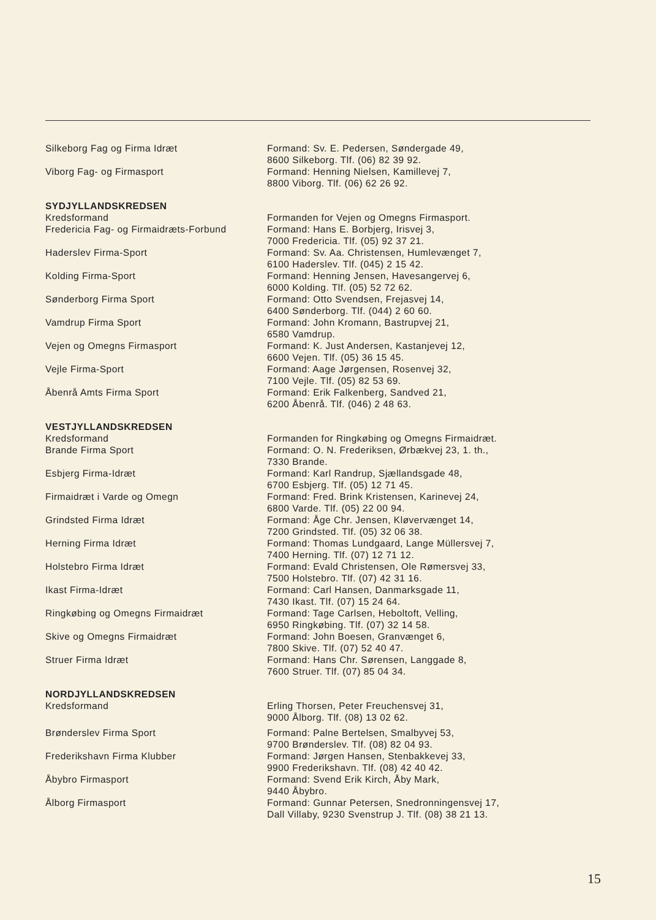| Silkeborg Fag og Firma Idræt | Formand: Sv. E. Pedersen, Søndergade 49, 8600 Silkeborg. Tlf. (06) 82 39 92. |
| Viborg Fag- og Firmasport | Formand: Henning Nielsen, Kamillevej 7, 8800 Viborg. Tlf. (06) 62 26 92. |
| SYDJYLLANDSKREDSEN | |
| Kredsformand | Formanden for Vejen og Omegns Firmasport. |
| Fredericia Fag- og Firmaidræts-Forbund | Formand: Hans E. Borbjerg, Irisvej 3, 7000 Fredericia. Tlf. (05) 92 37 21. |
| Haderslev Firma-Sport | Formand: Sv. Aa. Christensen, Humlevænget 7, 6100 Haderslev. Tlf. (045) 2 15 42. |
| Kolding Firma-Sport | Formand: Henning Jensen, Havesangervej 6, 6000 Kolding. Tlf. (05) 52 72 62. |
| Sønderborg Firma Sport | Formand: Otto Svendsen, Frejasvej 14, 6400 Sønderborg. Tlf. (044) 2 60 60. |
| Vamdrup Firma Sport | Formand: John Kromann, Bastrupvej 21, 6580 Vamdrup. |
| Vejen og Omegns Firmasport | Formand: K. Just Andersen, Kastanjevej 12, 6600 Vejen. Tlf. (05) 36 15 45. |
| Vejle Firma-Sport | Formand: Aage Jørgensen, Rosenvej 32, 7100 Vejle. Tlf. (05) 82 53 69. |
| Åbenrå Amts Firma Sport | Formand: Erik Falkenberg, Sandved 21, 6200 Åbenrå. Tlf. (046) 2 48 63. |
| VESTJYLLANDSKREDSEN | |
| Kredsformand | Formanden for Ringkøbing og Omegns Firmaidræt. |
| Brande Firma Sport | Formand: O. N. Frederiksen, Ørbækvej 23, 1. th., 7330 Brande. |
| Esbjerg Firma-Idræt | Formand: Karl Randrup, Sjællandsgade 48, 6700 Esbjerg. Tlf. (05) 12 71 45. |
| Firmaidræt i Varde og Omegn | Formand: Fred. Brink Kristensen, Karinevej 24, 6800 Varde. Tlf. (05) 22 00 94. |
| Grindsted Firma Idræt | Formand: Åge Chr. Jensen, Kløvervænget 14, 7200 Grindsted. Tlf. (05) 32 06 38. |
| Herning Firma Idræt | Formand: Thomas Lundgaard, Lange Müllersvej 7, 7400 Herning. Tlf. (07) 12 71 12. |
| Holstebro Firma Idræt | Formand: Evald Christensen, Ole Rømersvej 33, 7500 Holstebro. Tlf. (07) 42 31 16. |
| Ikast Firma-Idræt | Formand: Carl Hansen, Danmarksgade 11, 7430 Ikast. Tlf. (07) 15 24 64. |
| Ringkøbing og Omegns Firmaidræt | Formand: Tage Carlsen, Heboltoft, Velling, 6950 Ringkøbing. Tlf. (07) 32 14 58. |
| Skive og Omegns Firmaidræt | Formand: John Boesen, Granvænget 6, 7800 Skive. Tlf. (07) 52 40 47. |
| Struer Firma Idræt | Formand: Hans Chr. Sørensen, Langgade 8, 7600 Struer. Tlf. (07) 85 04 34. |
| NORDJYLLANDSKREDSEN | |
| Kredsformand | Erling Thorsen, Peter Freuchensvej 31, 9000 Ålborg. Tlf. (08) 13 02 62. |
| Brønderslev Firma Sport | Formand: Palne Bertelsen, Smalbyvej 53, 9700 Brønderslev. Tlf. (08) 82 04 93. |
| Frederikshavn Firma Klubber | Formand: Jørgen Hansen, Stenbakkevej 33, 9900 Frederikshavn. Tlf. (08) 42 40 42. |
| Åbybro Firmasport | Formand: Svend Erik Kirch, Åby Mark, 9440 Åbybro. |
| Ålborg Firmasport | Formand: Gunnar Petersen, Snedronningensvej 17, Dall Villaby, 9230 Svenstrup J. Tlf. (08) 38 21 13. |
15